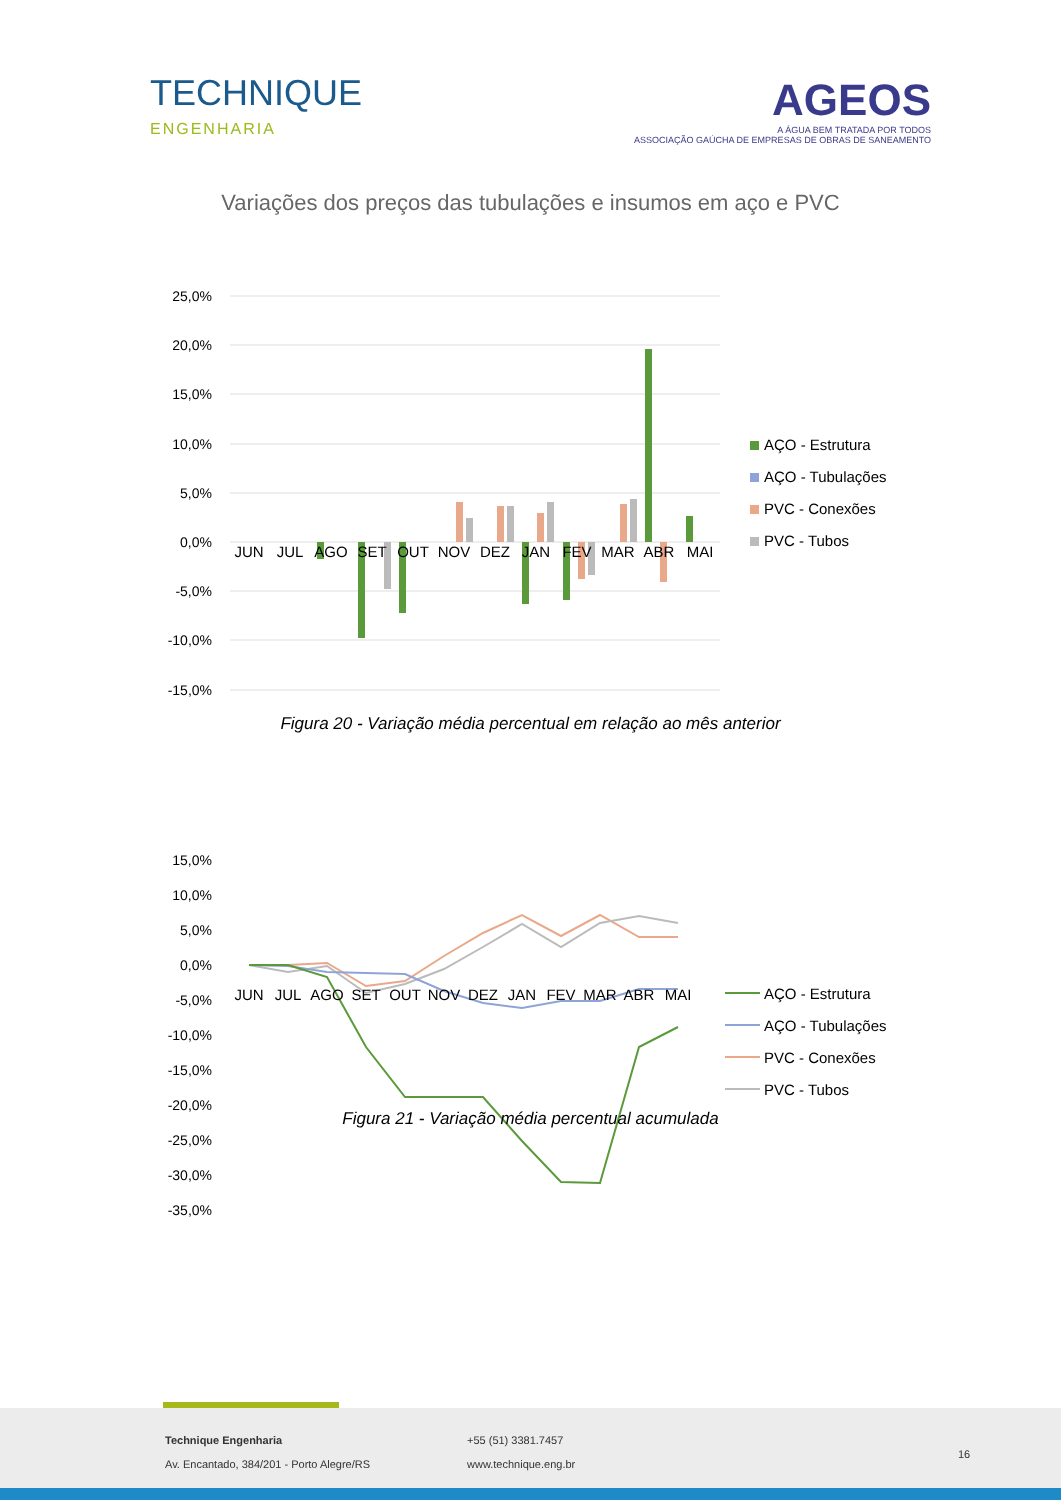TECHNIQUE
ENGENHARIA
AGEOS
A ÁGUA BEM TRATADA POR TODOS
ASSOCIAÇÃO GAÚCHA DE EMPRESAS DE OBRAS DE SANEAMENTO
Variações dos preços das tubulações e insumos em aço e PVC
25,0%
20,0%
15,0%
10,0%
5,0%
0,0%
-5,0%
-10,0%
-15,0%
JUN
JUL
AGO
SET
OUT
NOV
DEZ
JAN
FEV
MAR
ABR
MAI
AÇO - Estrutura
AÇO - Tubulações
PVC - Conexões
PVC - Tubos
Figura 20 - Variação média percentual em relação ao mês anterior
15,0%
10,0%
5,0%
0,0%
-5,0%
-10,0%
-15,0%
-20,0%
-25,0%
-30,0%
-35,0%
JUN
JUL
AGO
SET
OUT
NOV
DEZ
JAN
FEV
MAR
ABR
MAI
AÇO - Estrutura
AÇO - Tubulações
PVC - Conexões
PVC - Tubos
Figura 21 - Variação média percentual acumulada
Technique Engenharia
Av. Encantado, 384/201 - Porto Alegre/RS
+55 (51) 3381.7457
www.technique.eng.br
16